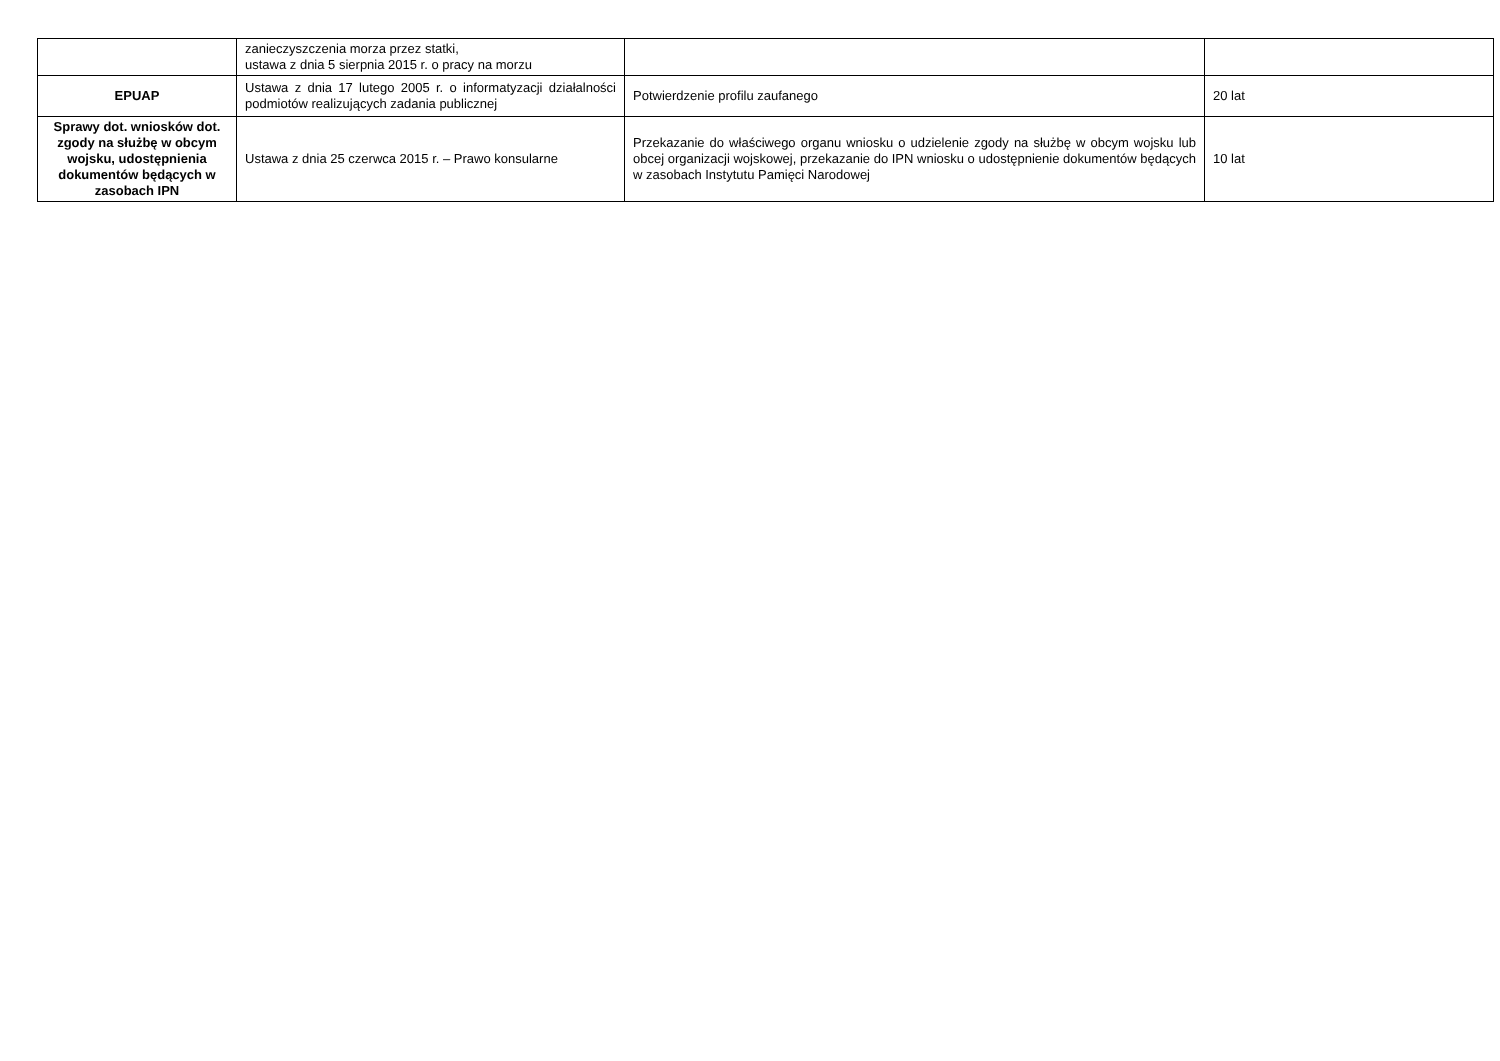| | zanieczyszczenia morza przez statki, ustawa z dnia 5 sierpnia 2015 r. o pracy na morzu | | |
| EPUAP | Ustawa z dnia 17 lutego 2005 r. o informatyzacji działalności podmiotów realizujących zadania publicznej | Potwierdzenie profilu zaufanego | 20 lat |
| Sprawy dot. wniosków dot. zgody na służbę w obcym wojsku, udostępnienia dokumentów będących w zasobach IPN | Ustawa z dnia 25 czerwca 2015 r. – Prawo konsularne | Przekazanie do właściwego organu wniosku o udzielenie zgody na służbę w obcym wojsku lub obcej organizacji wojskowej, przekazanie do IPN wniosku o udostępnienie dokumentów będących w zasobach Instytutu Pamięci Narodowej | 10 lat |